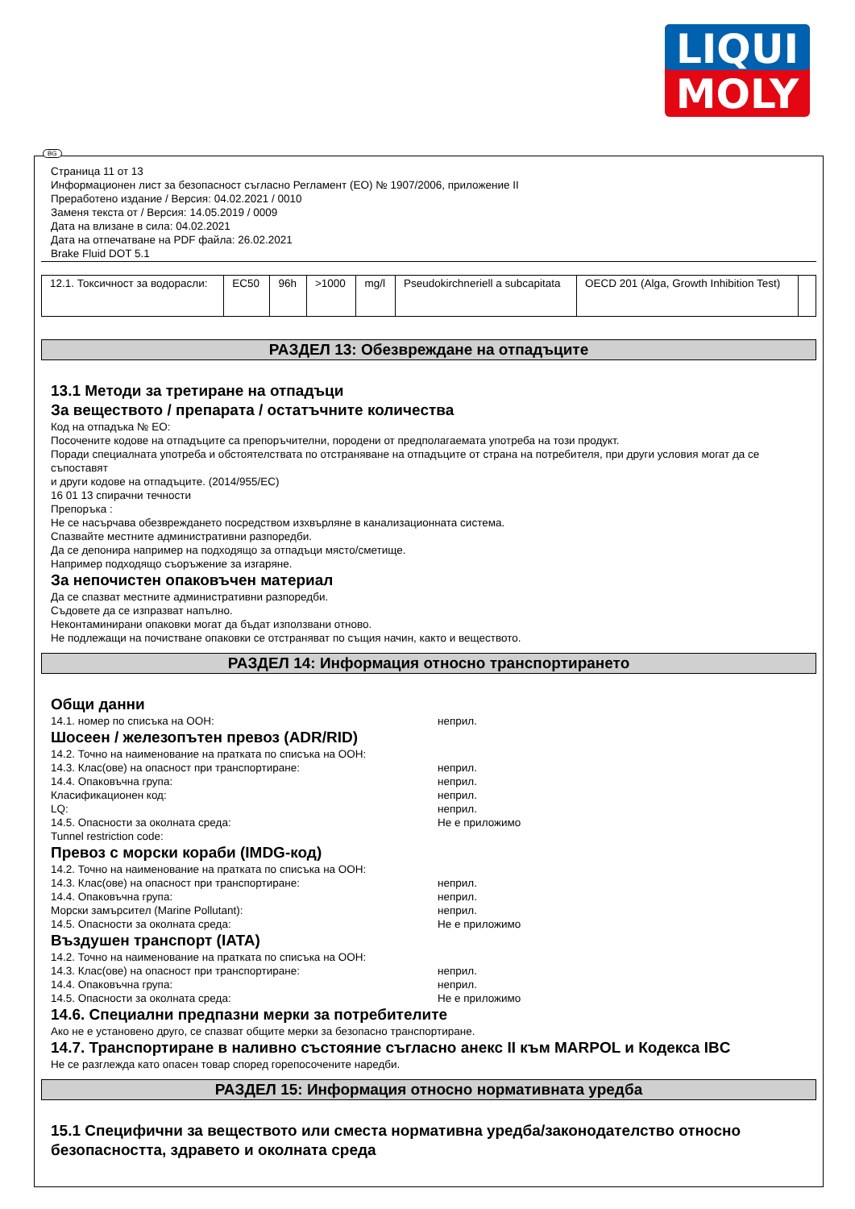LIQUI
MOLY
BG
Страница 11 от 13
Информационен лист за безопасност съгласно Регламент (ЕО) № 1907/2006, приложение II
Преработено издание / Версия: 04.02.2021 / 0010
Заменя текста от / Версия: 14.05.2019 / 0009
Дата на влизане в сила: 04.02.2021
Дата на отпечатване на PDF файла: 26.02.2021
Brake Fluid DOT 5.1
| 12.1. Токсичност за водорасли: | EC50 | 96h | >1000 | mg/l | Pseudokirchneriell a subcapitata | OECD 201 (Alga, Growth Inhibition Test) | |
РАЗДЕЛ 13: Обезвреждане на отпадъците
13.1 Методи за третиране на отпадъци
За веществото / препарата / остатъчните количества
Код на отпадъка № ЕО:
Посочените кодове на отпадъците са препоръчителни, породени от предполагаемата употреба на този продукт.
Поради специалната употреба и обстоятелствата по отстраняване на отпадъците от страна на потребителя, при други условия могат да се съпоставят
и други кодове на отпадъците. (2014/955/EC)
16 01 13 спирачни течности
Препоръка :
Не се насърчава обезвреждането посредством изхвърляне в канализационната система.
Спазвайте местните административни разпоредби.
Да се депонира например на подходящо за отпадъци място/сметище.
Например подходящо съоръжение за изгаряне.
За непочистен опаковъчен материал
Да се спазват местните административни разпоредби.
Съдовете да се изпразват напълно.
Неконтаминирани опаковки могат да бъдат използвани отново.
Не подлежащи на почистване опаковки се отстраняват по същия начин, както и веществото.
РАЗДЕЛ 14: Информация относно транспортирането
Общи данни
14.1. номер по списъка на ООН: неприл.
Шосеен / железопътен превоз (ADR/RID)
14.2. Точно на наименование на пратката по списъка на ООН:
14.3. Клас(ове) на опасност при транспортиране: неприл.
14.4. Опаковъчна група: неприл.
Класификационен код: неприл.
LQ: неприл.
14.5. Опасности за околната среда: Не е приложимо
Tunnel restriction code:
Превоз с морски кораби (IMDG-код)
14.2. Точно на наименование на пратката по списъка на ООН:
14.3. Клас(ове) на опасност при транспортиране: неприл.
14.4. Опаковъчна група: неприл.
Морски замърсител (Marine Pollutant): неприл.
14.5. Опасности за околната среда: Не е приложимо
Въздушен транспорт (IATA)
14.2. Точно на наименование на пратката по списъка на ООН:
14.3. Клас(ове) на опасност при транспортиране: неприл.
14.4. Опаковъчна група: неприл.
14.5. Опасности за околната среда: Не е приложимо
14.6. Специални предпазни мерки за потребителите
Ако не е установено друго, се спазват общите мерки за безопасно транспортиране.
14.7. Транспортиране в наливно състояние съгласно анекс II към MARPOL и Кодекса IBC
Не се разглежда като опасен товар според горепосочените наредби.
РАЗДЕЛ 15: Информация относно нормативната уредба
15.1 Специфични за веществото или сместа нормативна уредба/законодателство относно безопасността, здравето и околната среда